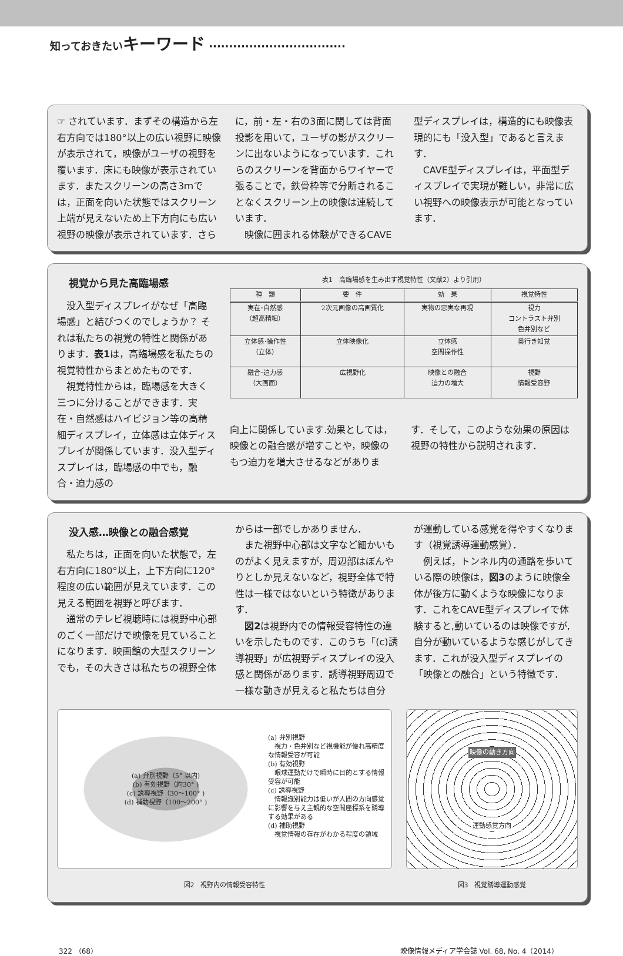知っておきたいキーワード ··································
☞ されています．まずその構造から左右方向では180°以上の広い視野に映像が表示されて，映像がユーザの視野を覆います．床にも映像が表示されています．またスクリーンの高さ3ｍでは，正面を向いた状態ではスクリーン上端が見えないため上下方向にも広い視野の映像が表示されています．さら
に，前・左・右の3面に関しては背面投影を用いて，ユーザの影がスクリーンに出ないようになっています．これらのスクリーンを背面からワイヤーで張ることで，鉄骨枠等で分断されることなくスクリーン上の映像は連続しています．
　映像に囲まれる体験ができるCAVE
型ディスプレイは，構造的にも映像表現的にも「没入型」であると言えます．
　CAVE型ディスプレイは，平面型ディスプレイで実現が難しい，非常に広い視野への映像表示が可能となっています．
視覚から見た高臨場感
　没入型ディスプレイがなぜ「高臨場感」と結びつくのでしょうか？ それは私たちの視覚の特性と関係があります．表1は，高臨場感を私たちの視覚特性からまとめたものです．
　視覚特性からは，臨場感を大きく三つに分けることができます．実在・自然感はハイビジョン等の高精細ディスプレイ，立体感は立体ディスプレイが関係しています．没入型ディスプレイは，臨場感の中でも，融合・迫力感の
表1　高臨場感を生み出す視覚特性（文献2）より引用）
| 種 類 | 要 件 | 効 果 | 視覚特性 |
| --- | --- | --- | --- |
| 実在･自然感 （超高精細） | 2次元画像の高画質化 | 実物の忠実な再現 | 視力 コントラスト弁別 色弁別など |
| 立体感･操作性 （立体） | 立体映像化 | 立体感 空間操作性 | 奥行き知覚 |
| 融合･迫力感 （大画面） | 広視野化 | 映像との融合 迫力の増大 | 視野 情報受容野 |
向上に関係しています.効果としては，映像との融合感が増すことや，映像のもつ迫力を増大させるなどがありま
す．そして，このような効果の原因は視野の特性から説明されます．
没入感…映像との融合感覚
　私たちは，正面を向いた状態で，左右方向に180°以上，上下方向に120°程度の広い範囲が見えています．この見える範囲を視野と呼びます．
　通常のテレビ視聴時には視野中心部のごく一部だけで映像を見ていることになります．映画館の大型スクリーンでも，その大きさは私たちの視野全体
からは一部でしかありません．
　また視野中心部は文字など細かいものがよく見えますが，周辺部はぼんやりとしか見えないなど，視野全体で特性は一様ではないという特徴があります．
　図2は視野内での情報受容特性の違いを示したものです．このうち「(c)誘導視野」が広視野ディスプレイの没入感と関係があります．誘導視野周辺で一様な動きが見えると私たちは自分
が運動している感覚を得やすくなります（視覚誘導運動感覚）．
　例えば，トンネル内の通路を歩いている際の映像は，図3のように映像全体が後方に動くような映像になります．これをCAVE型ディスプレイで体験すると,動いているのは映像ですが,自分が動いているような感じがしてきます．これが没入型ディスプレイの「映像との融合」という特徴です．
(a) 弁別視野（5° 以内)
(b) 有効視野（約30° )
(c) 誘導視野（30～100° )
(d) 補助視野（100～200° )
(a) 弁別視野
　視力・色弁別など視機能が優れ高精度な情報受容が可能
(b) 有効視野
　眼球運動だけで瞬時に目的とする情報受容が可能
(c) 誘導視野
　情報識別能力は低いが人間の方向感覚に影響を与え主観的な空間座標系を誘導する効果がある
(d) 補助視野
　視覚情報の存在がわかる程度の領域
図2　視野内の情報受容特性
映像の動き方向
運動感覚方向
図3　視覚誘導運動感覚
322 （68） 映像情報メディア学会誌 Vol. 68, No. 4（2014）